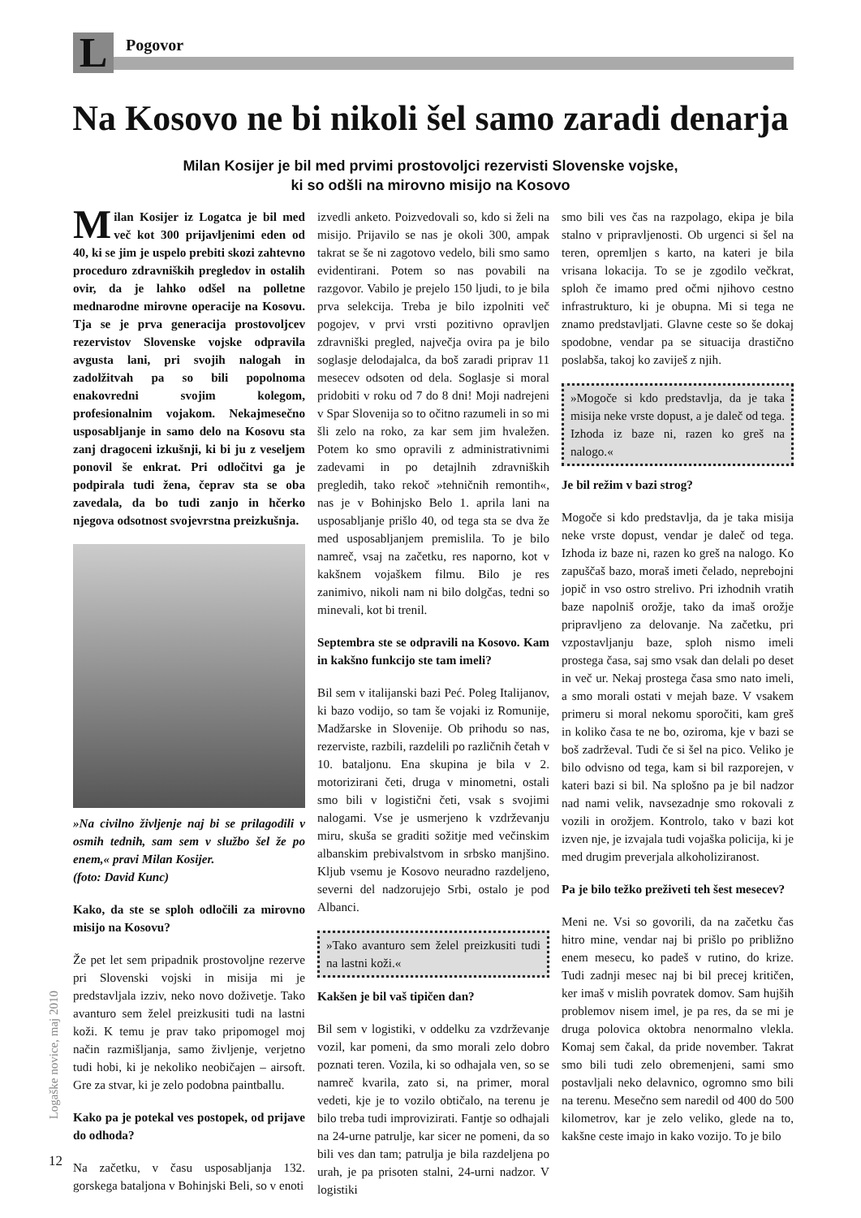L Pogovor
Na Kosovo ne bi nikoli šel samo zaradi denarja
Milan Kosijer je bil med prvimi prostovoljci rezervisti Slovenske vojske,
ki so odšli na mirovno misijo na Kosovo
Milan Kosijer iz Logatca je bil med več kot 300 prijavljenimi eden od 40, ki se jim je uspelo prebiti skozi zahtevno proceduro zdravniških pregledov in ostalih ovir, da je lahko odšel na polletne mednarodne mirovne operacije na Kosovu. Tja se je prva generacija prostovoljcev rezervistov Slovenske vojske odpravila avgusta lani, pri svojih nalogah in zadolžitvah pa so bili popolnoma enakovredni svojim kolegom, profesionalnim vojakom. Nekajmesečno usposabljanje in samo delo na Kosovu sta zanj dragoceni izkušnji, ki bi ju z veseljem ponovil še enkrat. Pri odločitvi ga je podpirala tudi žena, čeprav sta se oba zavedala, da bo tudi zanjo in hčerko njegova odsotnost svojevrstna preizkušnja.
»Na civilno življenje naj bi se prilagodili v osmih tednih, sam sem v službo šel že po enem,« pravi Milan Kosijer.
(foto: David Kunc)
Kako, da ste se sploh odločili za mirovno misijo na Kosovu?
Že pet let sem pripadnik prostovoljne rezerve pri Slovenski vojski in misija mi je predstavljala izziv, neko novo doživetje. Tako avanturo sem želel preizkusiti tudi na lastni koži. K temu je prav tako pripomogel moj način razmišljanja, samo življenje, verjetno tudi hobi, ki je nekoliko neobičajen – airsoft. Gre za stvar, ki je zelo podobna paintballu.
Kako pa je potekal ves postopek, od prijave do odhoda?
Na začetku, v času usposabljanja 132. gorskega bataljona v Bohinjski Beli, so v enoti
izvedli anketo. Poizvedovali so, kdo si želi na misijo. Prijavilo se nas je okoli 300, ampak takrat se še ni zagotovo vedelo, bili smo samo evidentirani. Potem so nas povabili na razgovor. Vabilo je prejelo 150 ljudi, to je bila prva selekcija. Treba je bilo izpolniti več pogojev, v prvi vrsti pozitivno opravljen zdravniški pregled, največja ovira pa je bilo soglasje delodajalca, da boš zaradi priprav 11 mesecev odsoten od dela. Soglasje si moral pridobiti v roku od 7 do 8 dni! Moji nadrejeni v Spar Slovenija so to očitno razumeli in so mi šli zelo na roko, za kar sem jim hvaležen. Potem ko smo opravili z administrativnimi zadevami in po detajlnih zdravniških pregledih, tako rekoč »tehničnih remontih«, nas je v Bohinjsko Belo 1. aprila lani na usposabljanje prišlo 40, od tega sta se dva že med usposabljanjem premislila. To je bilo namreč, vsaj na začetku, res naporno, kot v kakšnem vojaškem filmu. Bilo je res zanimivo, nikoli nam ni bilo dolgčas, tedni so minevali, kot bi trenil.
Septembra ste se odpravili na Kosovo. Kam in kakšno funkcijo ste tam imeli?
Bil sem v italijanski bazi Peć. Poleg Italijanov, ki bazo vodijo, so tam še vojaki iz Romunije, Madžarske in Slovenije. Ob prihodu so nas, rezerviste, razbili, razdelili po različnih četah v 10. bataljonu. Ena skupina je bila v 2. motorizirani četi, druga v minometni, ostali smo bili v logistični četi, vsak s svojimi nalogami. Vse je usmerjeno k vzdrževanju miru, skuša se graditi sožitje med večinskim albanskim prebivalstvom in srbsko manjšino. Kljub vsemu je Kosovo neuradno razdeljeno, severni del nadzorujejo Srbi, ostalo je pod Albanci.
»Tako avanturo sem želel preizkusiti tudi na lastni koži.«
Kakšen je bil vaš tipičen dan?
Bil sem v logistiki, v oddelku za vzdrževanje vozil, kar pomeni, da smo morali zelo dobro poznati teren. Vozila, ki so odhajala ven, so se namreč kvarila, zato si, na primer, moral vedeti, kje je to vozilo obtičalo, na terenu je bilo treba tudi improvizirati. Fantje so odhajali na 24-urne patrulje, kar sicer ne pomeni, da so bili ves dan tam; patrulja je bila razdeljena po urah, je pa prisoten stalni, 24-urni nadzor. V logistiki
smo bili ves čas na razpolago, ekipa je bila stalno v pripravljenosti. Ob urgenci si šel na teren, opremljen s karto, na kateri je bila vrisana lokacija. To se je zgodilo večkrat, sploh če imamo pred očmi njihovo cestno infrastrukturo, ki je obupna. Mi si tega ne znamo predstavljati. Glavne ceste so še dokaj spodobne, vendar pa se situacija drastično poslabša, takoj ko zaviješ z njih.
»Mogoče si kdo predstavlja, da je taka misija neke vrste dopust, a je daleč od tega. Izhoda iz baze ni, razen ko greš na nalogo.«
Je bil režim v bazi strog?
Mogoče si kdo predstavlja, da je taka misija neke vrste dopust, vendar je daleč od tega. Izhoda iz baze ni, razen ko greš na nalogo. Ko zapuščaš bazo, moraš imeti čelado, neprebojni jopič in vso ostro strelivo. Pri izhodnih vratih baze napolniš orožje, tako da imaš orožje pripravljeno za delovanje. Na začetku, pri vzpostavljanju baze, sploh nismo imeli prostega časa, saj smo vsak dan delali po deset in več ur. Nekaj prostega časa smo nato imeli, a smo morali ostati v mejah baze. V vsakem primeru si moral nekomu sporočiti, kam greš in koliko časa te ne bo, oziroma, kje v bazi se boš zadrževal. Tudi če si šel na pico. Veliko je bilo odvisno od tega, kam si bil razporejen, v kateri bazi si bil. Na splošno pa je bil nadzor nad nami velik, navsezadnje smo rokovali z vozili in orožjem. Kontrolo, tako v bazi kot izven nje, je izvajala tudi vojaška policija, ki je med drugim preverjala alkoholiziranost.
Pa je bilo težko preživeti teh šest mesecev?
Meni ne. Vsi so govorili, da na začetku čas hitro mine, vendar naj bi prišlo po približno enem mesecu, ko padeš v rutino, do krize. Tudi zadnji mesec naj bi bil precej kritičen, ker imaš v mislih povratek domov. Sam hujših problemov nisem imel, je pa res, da se mi je druga polovica oktobra nenormalno vlekla. Komaj sem čakal, da pride november. Takrat smo bili tudi zelo obremenjeni, sami smo postavljali neko delavnico, ogromno smo bili na terenu. Mesečno sem naredil od 400 do 500 kilometrov, kar je zelo veliko, glede na to, kakšne ceste imajo in kako vozijo. To je bilo
Logaške novice, maj 2010
12